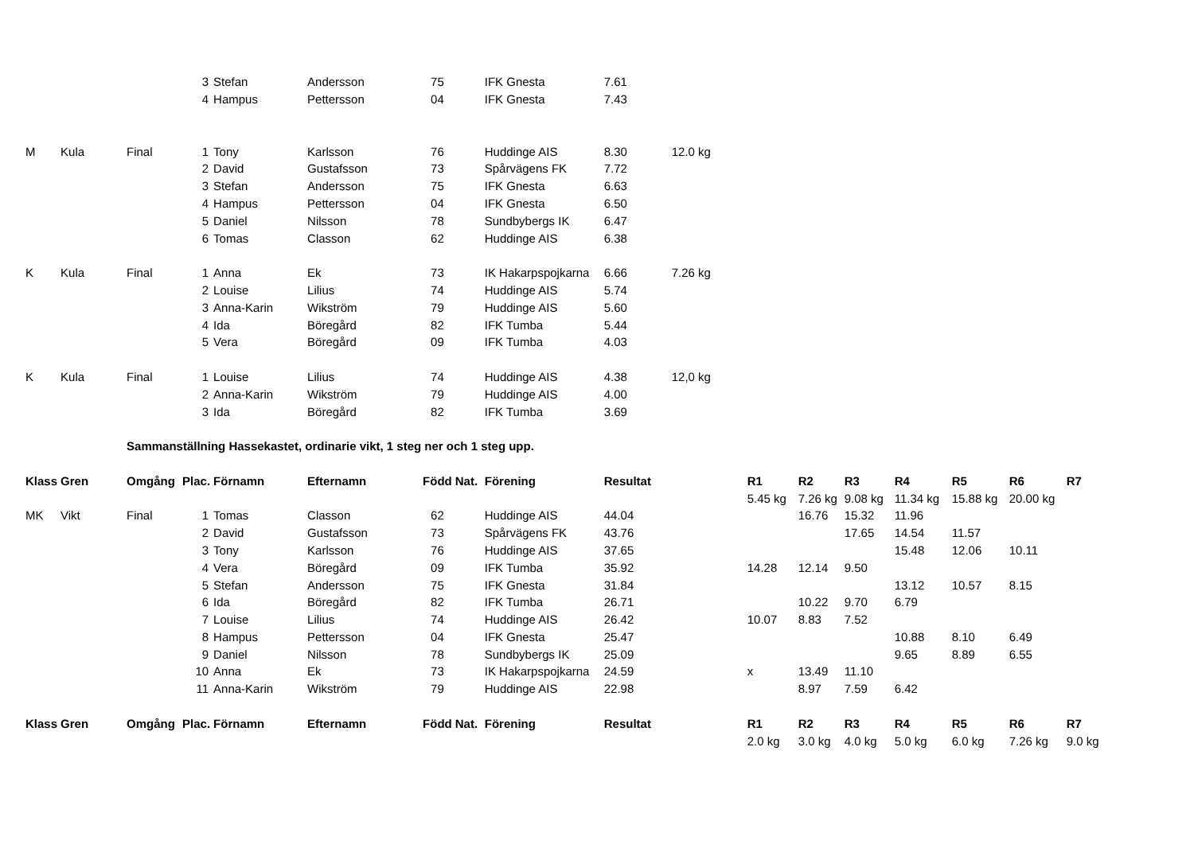| | | | 3 | Stefan | Andersson | 75 | | IFK Gnesta | 7.61 | | | | | | | | |
| | | | 4 | Hampus | Pettersson | 04 | | IFK Gnesta | 7.43 | | | | | | | | |
| M | Kula | Final | 1 | Tony | Karlsson | 76 | | Huddinge AIS | 8.30 | 12.0 kg | | | | | | | |
| | | | 2 | David | Gustafsson | 73 | | Spårvägens FK | 7.72 | | | | | | | | |
| | | | 3 | Stefan | Andersson | 75 | | IFK Gnesta | 6.63 | | | | | | | | |
| | | | 4 | Hampus | Pettersson | 04 | | IFK Gnesta | 6.50 | | | | | | | | |
| | | | 5 | Daniel | Nilsson | 78 | | Sundbybergs IK | 6.47 | | | | | | | | |
| | | | 6 | Tomas | Classon | 62 | | Huddinge AIS | 6.38 | | | | | | | | |
| K | Kula | Final | 1 | Anna | Ek | 73 | | IK Hakarpspojkarna | 6.66 | 7.26 kg | | | | | | | |
| | | | 2 | Louise | Lilius | 74 | | Huddinge AIS | 5.74 | | | | | | | | |
| | | | 3 | Anna-Karin | Wikström | 79 | | Huddinge AIS | 5.60 | | | | | | | | |
| | | | 4 | Ida | Böregård | 82 | | IFK Tumba | 5.44 | | | | | | | | |
| | | | 5 | Vera | Böregård | 09 | | IFK Tumba | 4.03 | | | | | | | | |
| K | Kula | Final | 1 | Louise | Lilius | 74 | | Huddinge AIS | 4.38 | 12,0 kg | | | | | | | |
| | | | 2 | Anna-Karin | Wikström | 79 | | Huddinge AIS | 4.00 | | | | | | | | |
| | | | 3 | Ida | Böregård | 82 | | IFK Tumba | 3.69 | | | | | | | | |
| | | Sammanställning Hassekastet, ordinarie vikt, 1 steg ner och 1 steg upp. | | | | | | | | | | | | | | | |
| Klass | Gren | Omgång | Plac. | Förnamn | Efternamn | Född | Nat. | Förening | Resultat | | R1 | R2 | R3 | R4 | R5 | R6 | R7 |
| | | | | | | | | | | | 5.45 kg | 7.26 kg | 9.08 kg | 11.34 kg | 15.88 kg | 20.00 kg | |
| MK | Vikt | Final | 1 | Tomas | Classon | 62 | | Huddinge AIS | 44.04 | | | 16.76 | 15.32 | 11.96 | | | |
| | | | 2 | David | Gustafsson | 73 | | Spårvägens FK | 43.76 | | | | 17.65 | 14.54 | 11.57 | | |
| | | | 3 | Tony | Karlsson | 76 | | Huddinge AIS | 37.65 | | | | | 15.48 | 12.06 | 10.11 | |
| | | | 4 | Vera | Böregård | 09 | | IFK Tumba | 35.92 | | 14.28 | 12.14 | 9.50 | | | | |
| | | | 5 | Stefan | Andersson | 75 | | IFK Gnesta | 31.84 | | | | | 13.12 | 10.57 | 8.15 | |
| | | | 6 | Ida | Böregård | 82 | | IFK Tumba | 26.71 | | | 10.22 | 9.70 | 6.79 | | | |
| | | | 7 | Louise | Lilius | 74 | | Huddinge AIS | 26.42 | | 10.07 | 8.83 | 7.52 | | | | |
| | | | 8 | Hampus | Pettersson | 04 | | IFK Gnesta | 25.47 | | | | | 10.88 | 8.10 | 6.49 | |
| | | | 9 | Daniel | Nilsson | 78 | | Sundbybergs IK | 25.09 | | | | | 9.65 | 8.89 | 6.55 | |
| | | | 10 | Anna | Ek | 73 | | IK Hakarpspojkarna | 24.59 | | x | 13.49 | 11.10 | | | | |
| | | | 11 | Anna-Karin | Wikström | 79 | | Huddinge AIS | 22.98 | | | 8.97 | 7.59 | 6.42 | | | |
| Klass | Gren | Omgång | Plac. | Förnamn | Efternamn | Född | Nat. | Förening | Resultat | | R1 | R2 | R3 | R4 | R5 | R6 | R7 |
| | | | | | | | | | | | 2.0 kg | 3.0 kg | 4.0 kg | 5.0 kg | 6.0 kg | 7.26 kg | 9.0 kg |